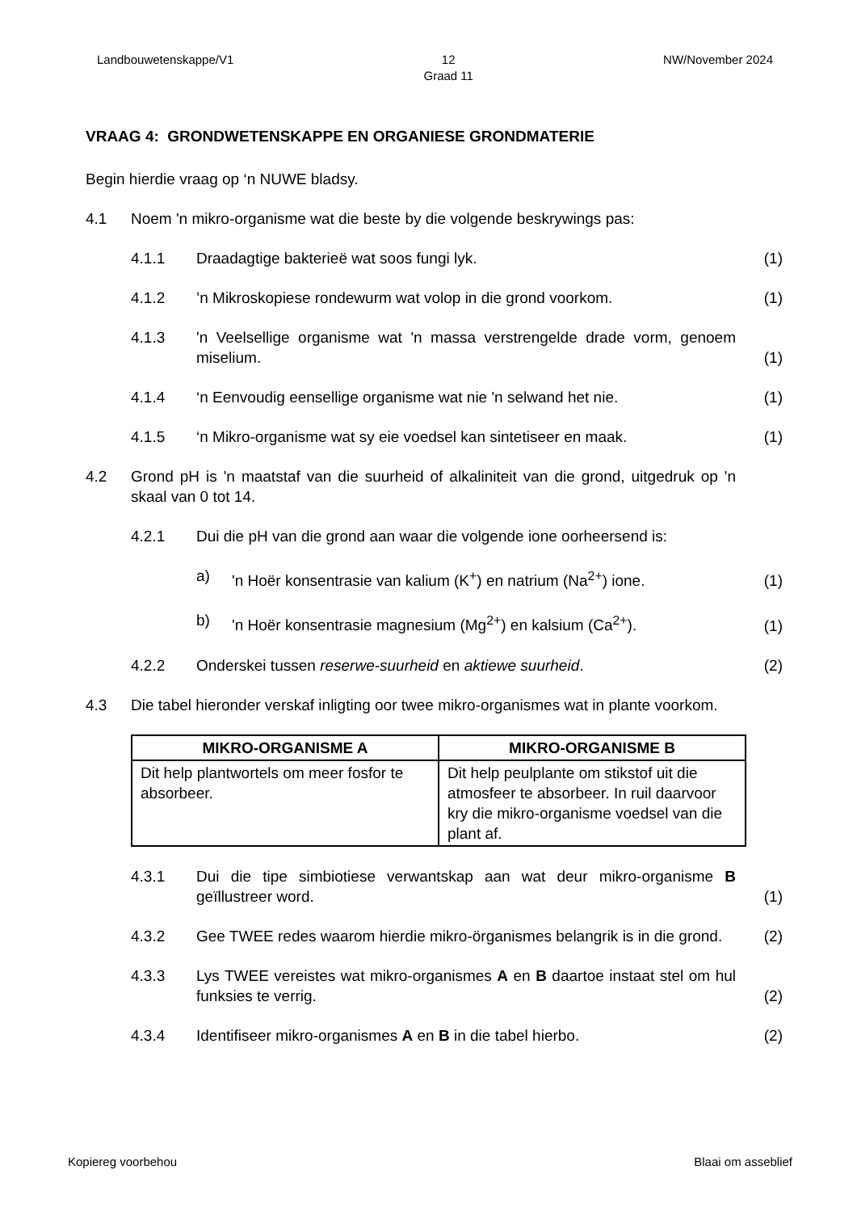Landbouwetenskappe/V1 12
Graad 11 NW/November 2024
VRAAG 4: GRONDWETENSKAPPE EN ORGANIESE GRONDMATERIE
Begin hierdie vraag op ‘n NUWE bladsy.
4.1 Noem 'n mikro-organisme wat die beste by die volgende beskrywings pas:
4.1.1 Draadagtige bakterieë wat soos fungi lyk. (1)
4.1.2’n Mikroskopiese rondewurm wat volop in die grond voorkom. (1)
4.1.3 'n Veelsellige organisme wat 'n massa verstrengelde drade vorm, genoem miselium. (1)
4.1.4 ‘n Eenvoudig eensellige organisme wat nie 'n selwand het nie. (1)
4.1.5 ‘n Mikro-organisme wat sy eie voedsel kan sintetiseer en maak. (1)
4.2 Grond pH is 'n maatstaf van die suurheid of alkaliniteit van die grond, uitgedruk op 'n skaal van 0 tot 14.
4.2.1 Dui die pH van die grond aan waar die volgende ione oorheersend is:
a) 'n Hoër konsentrasie van kalium (K<sup>+</sup>) en natrium (Na<sup>2+</sup>) ione. (1)
b) 'n Hoër konsentrasie magnesium (Mg<sup>2+</sup>) en kalsium (Ca<sup>2+</sup>). (1)
4.2.2 Onderskei tussen reserwe-suurheid en aktiewe suurheid. (2)
4.3 Die tabel hieronder verskaf inligting oor twee mikro-organismes wat in plante voorkom.
| MIKRO-ORGANISME A | MIKRO-ORGANISME B |
| --- | --- |
| Dit help plantwortels om meer fosfor te absorbeer. | Dit help peulplante om stikstof uit die atmosfeer te absorbeer. In ruil daarvoor kry die mikro-organisme voedsel van die plant af. |
4.3.1 Dui die tipe simbiotiese verwantskap aan wat deur mikro-organisme B geïllustreer word. (1)
4.3.2 Gee TWEE redes waarom hierdie mikro-örganismes belangrik is in die grond. (2)
4.3.3 Lys TWEE vereistes wat mikro-organismes A en B daartoe instaat stel om hul funksies te verrig. (2)
4.3.4 Identifiseer mikro-organismes A en B in die tabel hierbo. (2)
Kopiereg voorbehou Blaai om asseblief